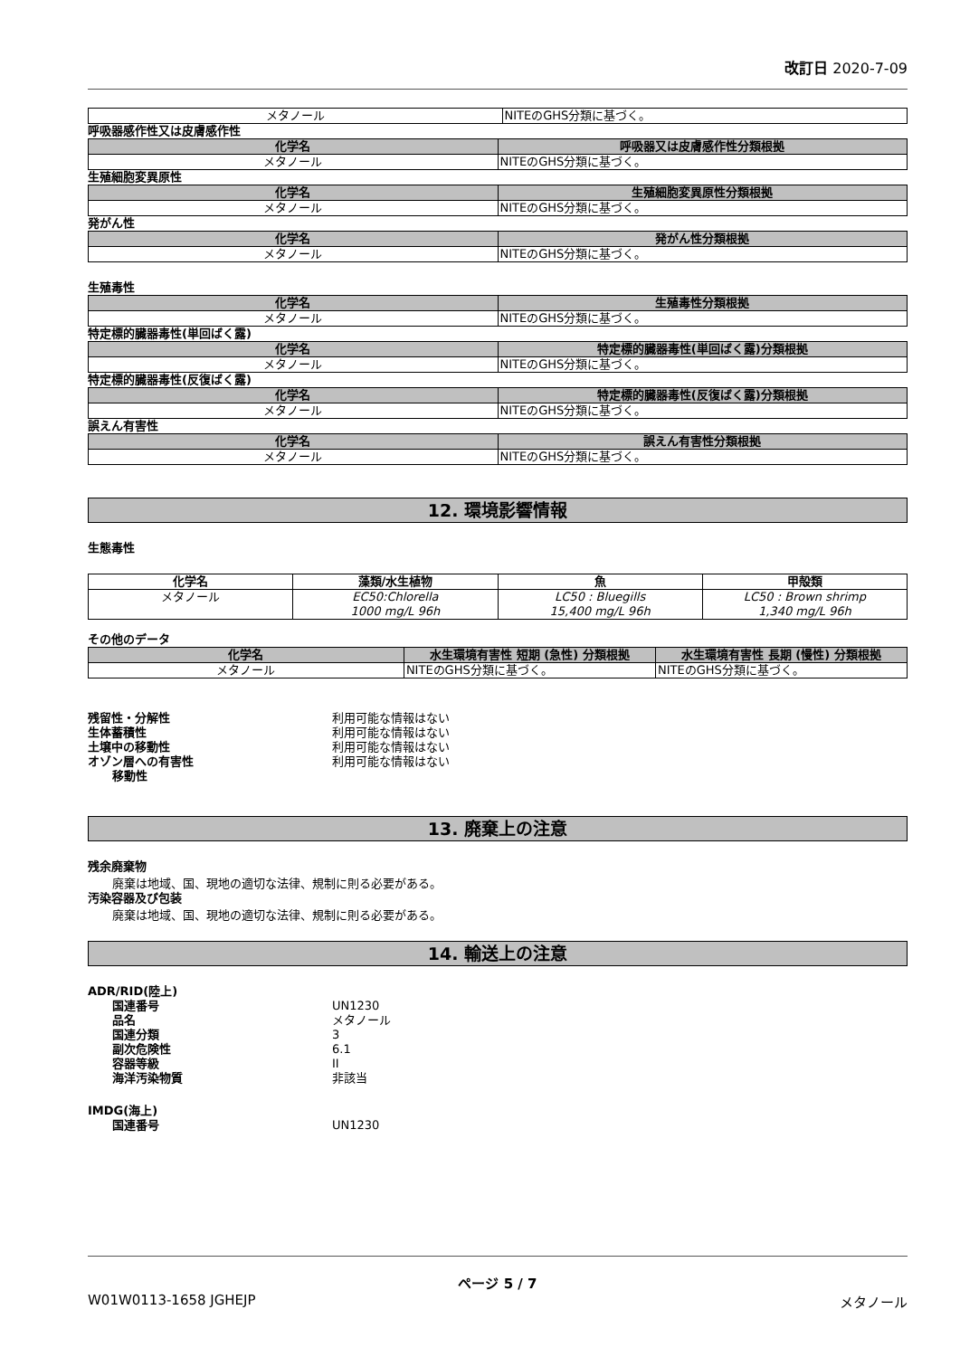改訂日 2020-7-09
| メタノール | NITEのGHS分類に基づく。 |
呼吸器感作性又は皮膚感作性
| 化学名 | 呼吸器又は皮膚感作性分類根拠 |
| --- | --- |
| メタノール | NITEのGHS分類に基づく。 |
生殖細胞変異原性
| 化学名 | 生殖細胞変異原性分類根拠 |
| --- | --- |
| メタノール | NITEのGHS分類に基づく。 |
発がん性
| 化学名 | 発がん性分類根拠 |
| --- | --- |
| メタノール | NITEのGHS分類に基づく。 |
生殖毒性
| 化学名 | 生殖毒性分類根拠 |
| --- | --- |
| メタノール | NITEのGHS分類に基づく。 |
特定標的臓器毒性(単回ばく露)
| 化学名 | 特定標的臓器毒性(単回ばく露)分類根拠 |
| --- | --- |
| メタノール | NITEのGHS分類に基づく。 |
特定標的臓器毒性(反復ばく露)
| 化学名 | 特定標的臓器毒性(反復ばく露)分類根拠 |
| --- | --- |
| メタノール | NITEのGHS分類に基づく。 |
誤えん有害性
| 化学名 | 誤えん有害性分類根拠 |
| --- | --- |
| メタノール | NITEのGHS分類に基づく。 |
12. 環境影響情報
生態毒性
| 化学名 | 藻類/水生植物 | 魚 | 甲殻類 |
| --- | --- | --- | --- |
| メタノール | EC50:Chlorella 1000 mg/L 96h | LC50 : Bluegills 15,400 mg/L 96h | LC50 : Brown shrimp 1,340 mg/L 96h |
その他のデータ
| 化学名 | 水生環境有害性 短期 (急性) 分類根拠 | 水生環境有害性 長期 (慢性) 分類根拠 |
| --- | --- | --- |
| メタノール | NITEのGHS分類に基づく。 | NITEのGHS分類に基づく。 |
残留性・分解性 利用可能な情報はない
生体蓄積性 利用可能な情報はない
土壌中の移動性 利用可能な情報はない
オゾン層への有害性 利用可能な情報はない
移動性
13. 廃棄上の注意
残余廃棄物
廃棄は地域、国、現地の適切な法律、規制に則る必要がある。
汚染容器及び包装
廃棄は地域、国、現地の適切な法律、規制に則る必要がある。
14. 輸送上の注意
ADR/RID(陸上)
国連番号 UN1230
品名 メタノール
国連分類 3
副次危険性 6.1
容器等級 II
海洋汚染物質 非該当
IMDG(海上)
国連番号 UN1230
ページ 5 / 7
W01W0113-1658 JGHEJP メタノール